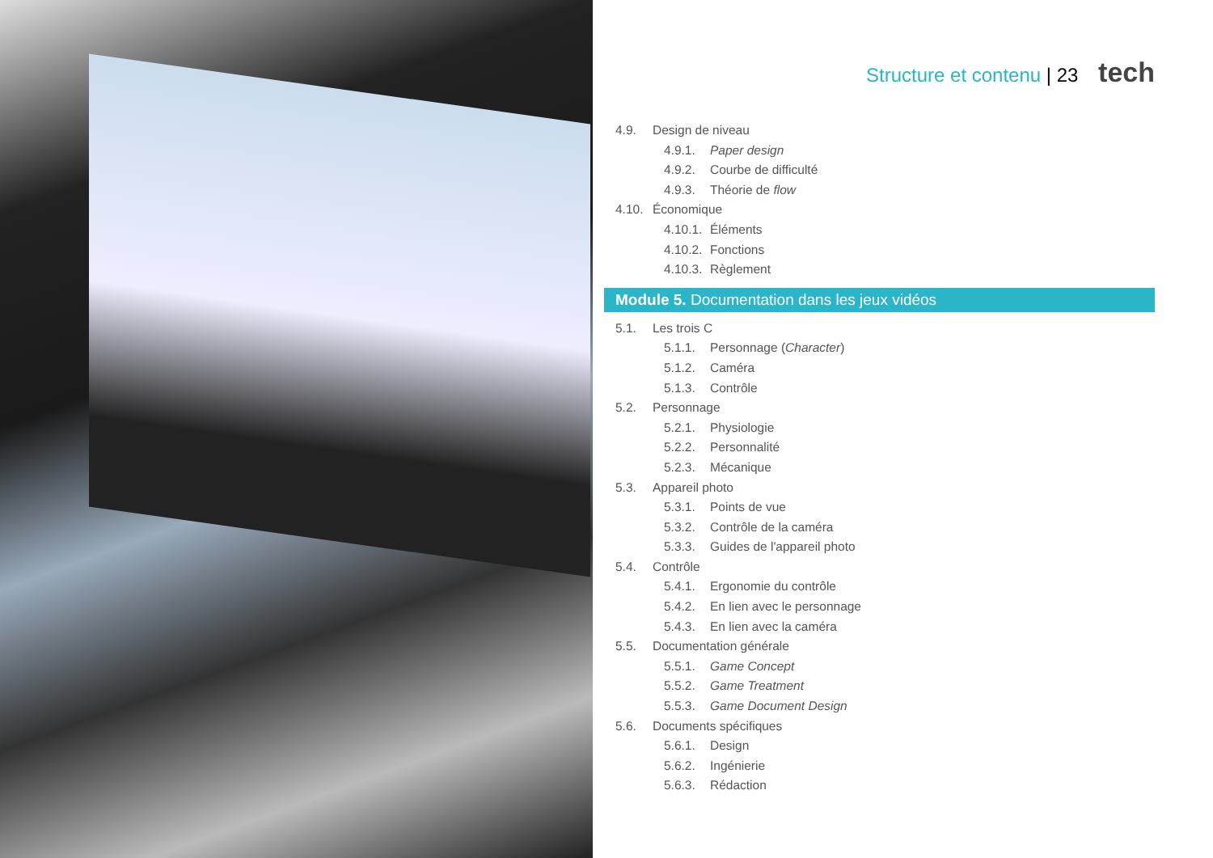Structure et contenu | 23 tech
4.9. Design de niveau
4.9.1. Paper design
4.9.2. Courbe de difficulté
4.9.3. Théorie de flow
4.10. Économique
4.10.1. Éléments
4.10.2. Fonctions
4.10.3. Règlement
Module 5. Documentation dans les jeux vidéos
5.1. Les trois C
5.1.1. Personnage (Character)
5.1.2. Caméra
5.1.3. Contrôle
5.2. Personnage
5.2.1. Physiologie
5.2.2. Personnalité
5.2.3. Mécanique
5.3. Appareil photo
5.3.1. Points de vue
5.3.2. Contrôle de la caméra
5.3.3. Guides de l'appareil photo
5.4. Contrôle
5.4.1. Ergonomie du contrôle
5.4.2. En lien avec le personnage
5.4.3. En lien avec la caméra
5.5. Documentation générale
5.5.1. Game Concept
5.5.2. Game Treatment
5.5.3. Game Document Design
5.6. Documents spécifiques
5.6.1. Design
5.6.2. Ingénierie
5.6.3. Rédaction